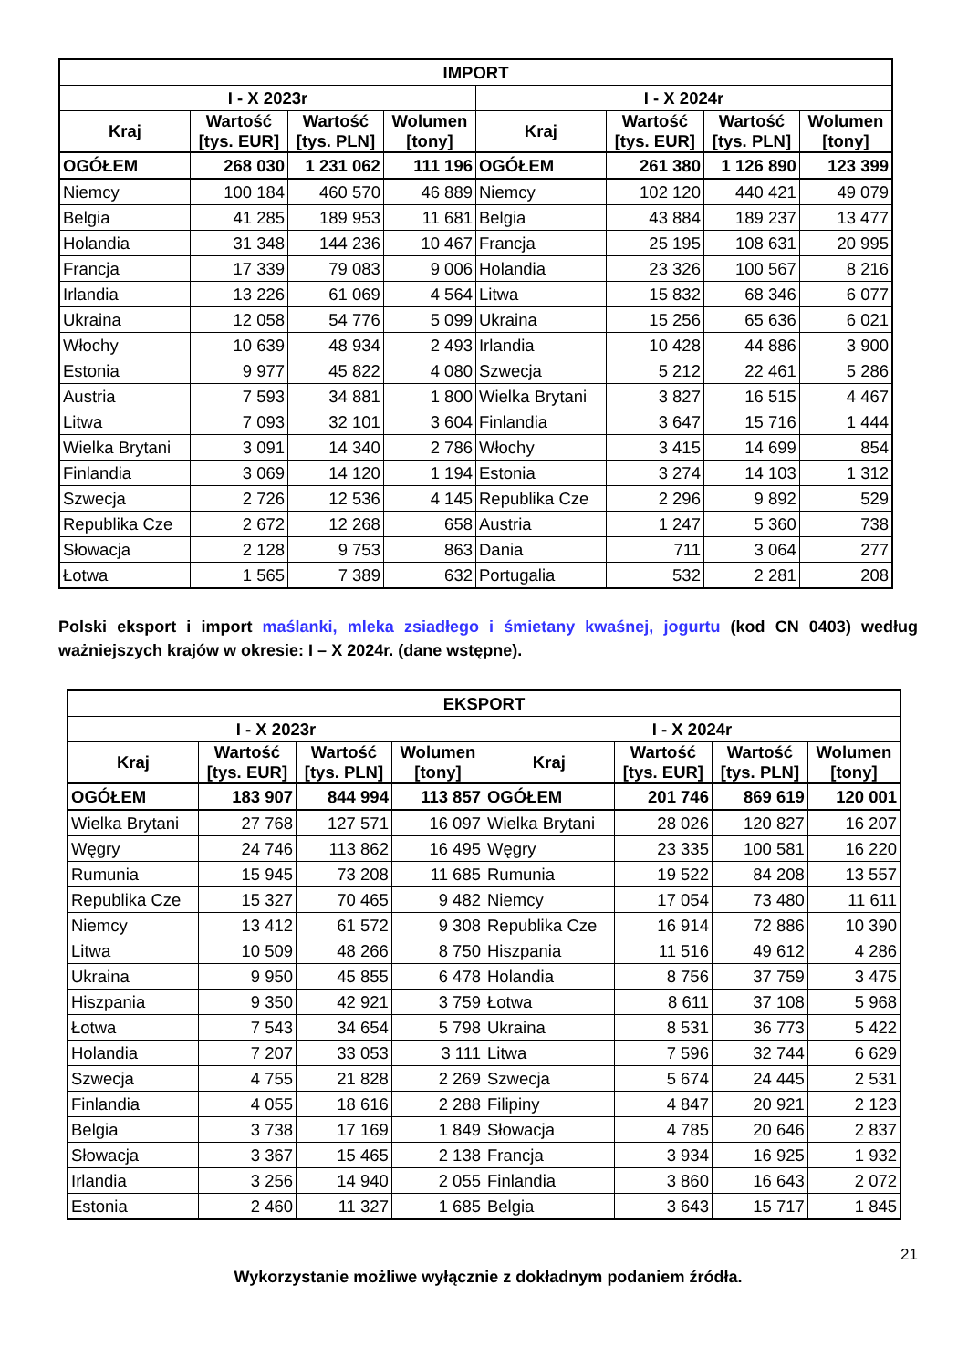| IMPORT | | | | | | | |
| --- | --- | --- | --- | --- | --- | --- | --- |
| I - X 2023r | | | | I - X 2024r | | | |
| Kraj | Wartość [tys. EUR] | Wartość [tys. PLN] | Wolumen [tony] | Kraj | Wartość [tys. EUR] | Wartość [tys. PLN] | Wolumen [tony] |
| OGÓŁEM | 268 030 | 1 231 062 | 111 196 | OGÓŁEM | 261 380 | 1 126 890 | 123 399 |
| Niemcy | 100 184 | 460 570 | 46 889 | Niemcy | 102 120 | 440 421 | 49 079 |
| Belgia | 41 285 | 189 953 | 11 681 | Belgia | 43 884 | 189 237 | 13 477 |
| Holandia | 31 348 | 144 236 | 10 467 | Francja | 25 195 | 108 631 | 20 995 |
| Francja | 17 339 | 79 083 | 9 006 | Holandia | 23 326 | 100 567 | 8 216 |
| Irlandia | 13 226 | 61 069 | 4 564 | Litwa | 15 832 | 68 346 | 6 077 |
| Ukraina | 12 058 | 54 776 | 5 099 | Ukraina | 15 256 | 65 636 | 6 021 |
| Włochy | 10 639 | 48 934 | 2 493 | Irlandia | 10 428 | 44 886 | 3 900 |
| Estonia | 9 977 | 45 822 | 4 080 | Szwecja | 5 212 | 22 461 | 5 286 |
| Austria | 7 593 | 34 881 | 1 800 | Wielka Brytani | 3 827 | 16 515 | 4 467 |
| Litwa | 7 093 | 32 101 | 3 604 | Finlandia | 3 647 | 15 716 | 1 444 |
| Wielka Brytani | 3 091 | 14 340 | 2 786 | Włochy | 3 415 | 14 699 | 854 |
| Finlandia | 3 069 | 14 120 | 1 194 | Estonia | 3 274 | 14 103 | 1 312 |
| Szwecja | 2 726 | 12 536 | 4 145 | Republika Cze | 2 296 | 9 892 | 529 |
| Republika Cze | 2 672 | 12 268 | 658 | Austria | 1 247 | 5 360 | 738 |
| Słowacja | 2 128 | 9 753 | 863 | Dania | 711 | 3 064 | 277 |
| Łotwa | 1 565 | 7 389 | 632 | Portugalia | 532 | 2 281 | 208 |
Polski eksport i import maślanki, mleka zsiadłego i śmietany kwaśnej, jogurtu (kod CN 0403) według ważniejszych krajów w okresie: I – X 2024r. (dane wstępne).
| EKSPORT | | | | | | | |
| --- | --- | --- | --- | --- | --- | --- | --- |
| I - X 2023r | | | | I - X 2024r | | | |
| Kraj | Wartość [tys. EUR] | Wartość [tys. PLN] | Wolumen [tony] | Kraj | Wartość [tys. EUR] | Wartość [tys. PLN] | Wolumen [tony] |
| OGÓŁEM | 183 907 | 844 994 | 113 857 | OGÓŁEM | 201 746 | 869 619 | 120 001 |
| Wielka Brytani | 27 768 | 127 571 | 16 097 | Wielka Brytani | 28 026 | 120 827 | 16 207 |
| Węgry | 24 746 | 113 862 | 16 495 | Węgry | 23 335 | 100 581 | 16 220 |
| Rumunia | 15 945 | 73 208 | 11 685 | Rumunia | 19 522 | 84 208 | 13 557 |
| Republika Cze | 15 327 | 70 465 | 9 482 | Niemcy | 17 054 | 73 480 | 11 611 |
| Niemcy | 13 412 | 61 572 | 9 308 | Republika Cze | 16 914 | 72 886 | 10 390 |
| Litwa | 10 509 | 48 266 | 8 750 | Hiszpania | 11 516 | 49 612 | 4 286 |
| Ukraina | 9 950 | 45 855 | 6 478 | Holandia | 8 756 | 37 759 | 3 475 |
| Hiszpania | 9 350 | 42 921 | 3 759 | Łotwa | 8 611 | 37 108 | 5 968 |
| Łotwa | 7 543 | 34 654 | 5 798 | Ukraina | 8 531 | 36 773 | 5 422 |
| Holandia | 7 207 | 33 053 | 3 111 | Litwa | 7 596 | 32 744 | 6 629 |
| Szwecja | 4 755 | 21 828 | 2 269 | Szwecja | 5 674 | 24 445 | 2 531 |
| Finlandia | 4 055 | 18 616 | 2 288 | Filipiny | 4 847 | 20 921 | 2 123 |
| Belgia | 3 738 | 17 169 | 1 849 | Słowacja | 4 785 | 20 646 | 2 837 |
| Słowacja | 3 367 | 15 465 | 2 138 | Francja | 3 934 | 16 925 | 1 932 |
| Irlandia | 3 256 | 14 940 | 2 055 | Finlandia | 3 860 | 16 643 | 2 072 |
| Estonia | 2 460 | 11 327 | 1 685 | Belgia | 3 643 | 15 717 | 1 845 |
21
Wykorzystanie możliwe wyłącznie z dokładnym podaniem źródła.